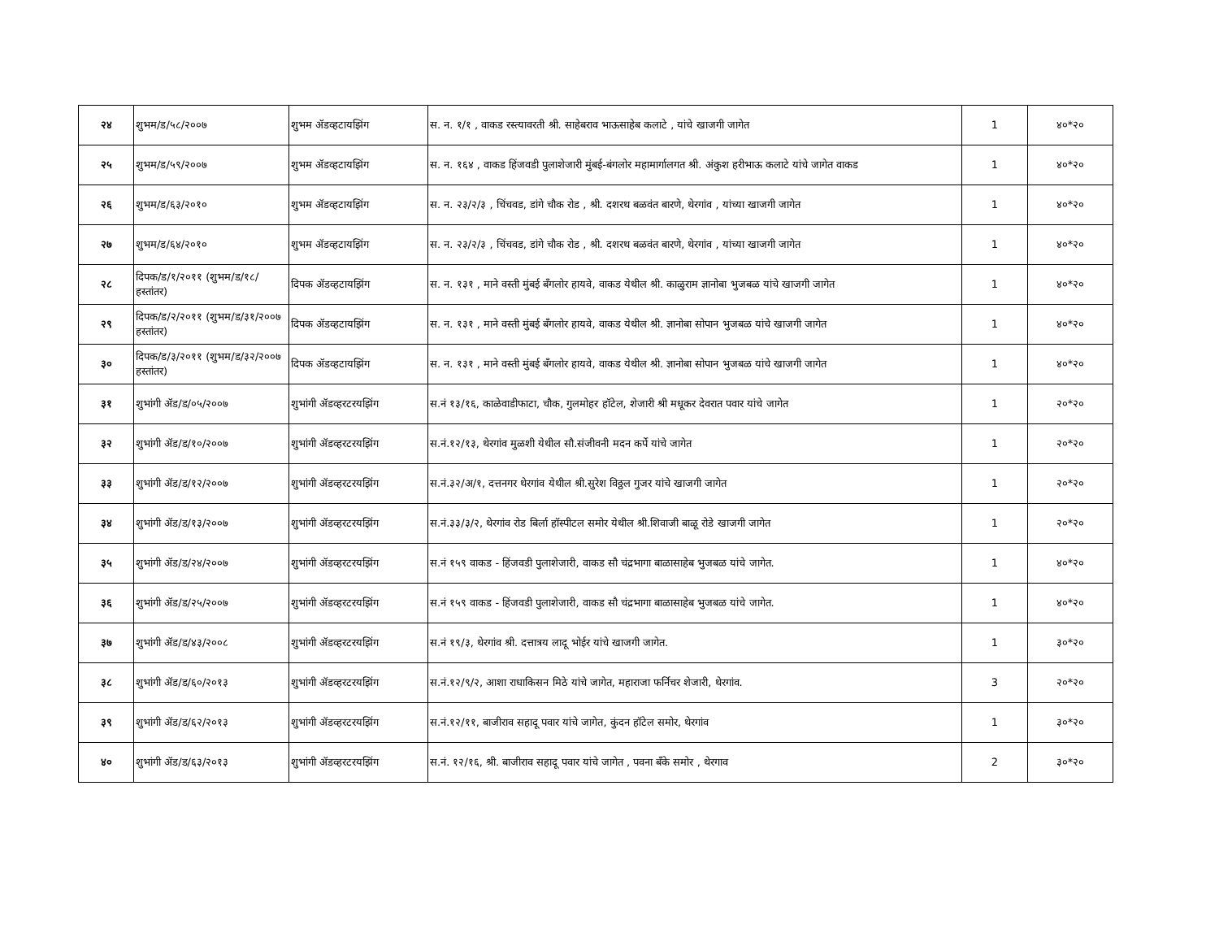| २४ | शुभम/ड/५८/२००७ | शुभम ॲडव्हटायझिंग | स. न. १/१ , वाकड रस्त्यावरती श्री. साहेबराव भाऊसाहेब कलाटे , यांचे खाजगी जागेत | 1 | ४०*२० |
| २५ | शुभम/ड/५९/२००७ | शुभम ॲडव्हटायझिंग | स. न. १६४ , वाकड हिंजवडी पुलाशेजारी मुंबई-बंगलोर महामार्गालगत श्री. अंकुश हरीभाऊ कलाटे यांचे जागेत वाकड | 1 | ४०*२० |
| २६ | शुभम/ड/६३/२०१० | शुभम ॲडव्हटायझिंग | स. न. २३/२/३ , चिंचवड, डांगे चौक रोड , श्री. दशरथ बळवंत बारणे, थेरगांव , यांच्या खाजगी जागेत | 1 | ४०*२० |
| २७ | शुभम/ड/६४/२०१० | शुभम ॲडव्हटायझिंग | स. न. २३/२/३ , चिंचवड, डांगे चौक रोड , श्री. दशरथ बळवंत बारणे, थेरगांव , यांच्या खाजगी जागेत | 1 | ४०*२० |
| २८ | दिपक/ड/१/२०११ (शुभम/ड/१८/ हस्तांतर) | दिपक ॲडव्हटायझिंग | स. न. १३१ , माने वस्ती मुंबई बॅंगलोर हायवे, वाकड येथील श्री. काळुराम ज्ञानोबा भुजबळ यांचे खाजगी जागेत | 1 | ४०*२० |
| २९ | दिपक/ड/२/२०११ (शुभम/ड/३१/२००७ हस्तांतर) | दिपक ॲडव्हटायझिंग | स. न. १३१ , माने वस्ती मुंबई बॅंगलोर हायवे, वाकड येथील श्री. ज्ञानोबा सोपान भुजबळ यांचे खाजगी जागेत | 1 | ४०*२० |
| ३० | दिपक/ड/३/२०११ (शुभम/ड/३२/२००७ हस्तांतर) | दिपक ॲडव्हटायझिंग | स. न. १३१ , माने वस्ती मुंबई बॅंगलोर हायवे, वाकड येथील श्री. ज्ञानोबा सोपान भुजबळ यांचे खाजगी जागेत | 1 | ४०*२० |
| ३१ | शुभांगी ॲड/ड/०५/२००७ | शुभांगी ॲडव्हरटरयझिंग | स.नं १३/१६, काळेवाडीफाटा, चौक, गुलमोहर हॉटेल, शेजारी श्री मधूकर देवरात पवार यांचे जागेत | 1 | २०*२० |
| ३२ | शुभांगी ॲड/ड/१०/२००७ | शुभांगी ॲडव्हरटरयझिंग | स.नं.१२/१३, थेरगांव मुळशी येथील सौ.संजीवनी मदन कर्पे यांचे जागेत | 1 | २०*२० |
| ३३ | शुभांगी ॲड/ड/१२/२००७ | शुभांगी ॲडव्हरटरयझिंग | स.नं.३२/अ/१, दत्तनगर थेरगांव येथील श्री.सुरेश विठ्ठल गुजर यांचे खाजगी जागेत | 1 | २०*२० |
| ३४ | शुभांगी ॲड/ड/१३/२००७ | शुभांगी ॲडव्हरटरयझिंग | स.नं.३३/३/२, थेरगांव रोड बिर्ला हॉस्पीटल समोर येथील श्री.शिवाजी बाळू रोडे खाजगी जागेत | 1 | २०*२० |
| ३५ | शुभांगी ॲड/ड/२४/२००७ | शुभांगी ॲडव्हरटरयझिंग | स.नं १५९ वाकड - हिंजवडी पुलाशेजारी, वाकड सौ चंद्रभागा बाळासाहेब भुजबळ यांचे जागेत. | 1 | ४०*२० |
| ३६ | शुभांगी ॲड/ड/२५/२००७ | शुभांगी ॲडव्हरटरयझिंग | स.नं १५९ वाकड - हिंजवडी पुलाशेजारी, वाकड सौ चंद्रभागा बाळासाहेब भुजबळ यांचे जागेत. | 1 | ४०*२० |
| ३७ | शुभांगी ॲड/ड/४३/२००८ | शुभांगी ॲडव्हरटरयझिंग | स.नं १९/३, थेरगांव श्री. दत्तात्रय लादू भोईर यांचे खाजगी जागेत. | 1 | ३०*२० |
| ३८ | शुभांगी ॲड/ड/६०/२०१३ | शुभांगी ॲडव्हरटरयझिंग | स.नं.१२/९/२, आशा राधाकिसन मिठे यांचे जागेत, महाराजा फर्निचर शेजारी, थेरगांव. | 3 | २०*२० |
| ३९ | शुभांगी ॲड/ड/६२/२०१३ | शुभांगी ॲडव्हरटरयझिंग | स.नं.१२/११, बाजीराव सहादू पवार यांचे जागेत, कुंदन हॉटेल समोर, थेरगांव | 1 | ३०*२० |
| ४० | शुभांगी ॲड/ड/६३/२०१३ | शुभांगी ॲडव्हरटरयझिंग | स.नं. १२/१६, श्री. बाजीराव सहादू पवार यांचे जागेत , पवना बॅंके समोर , थेरगाव | 2 | ३०*२० |